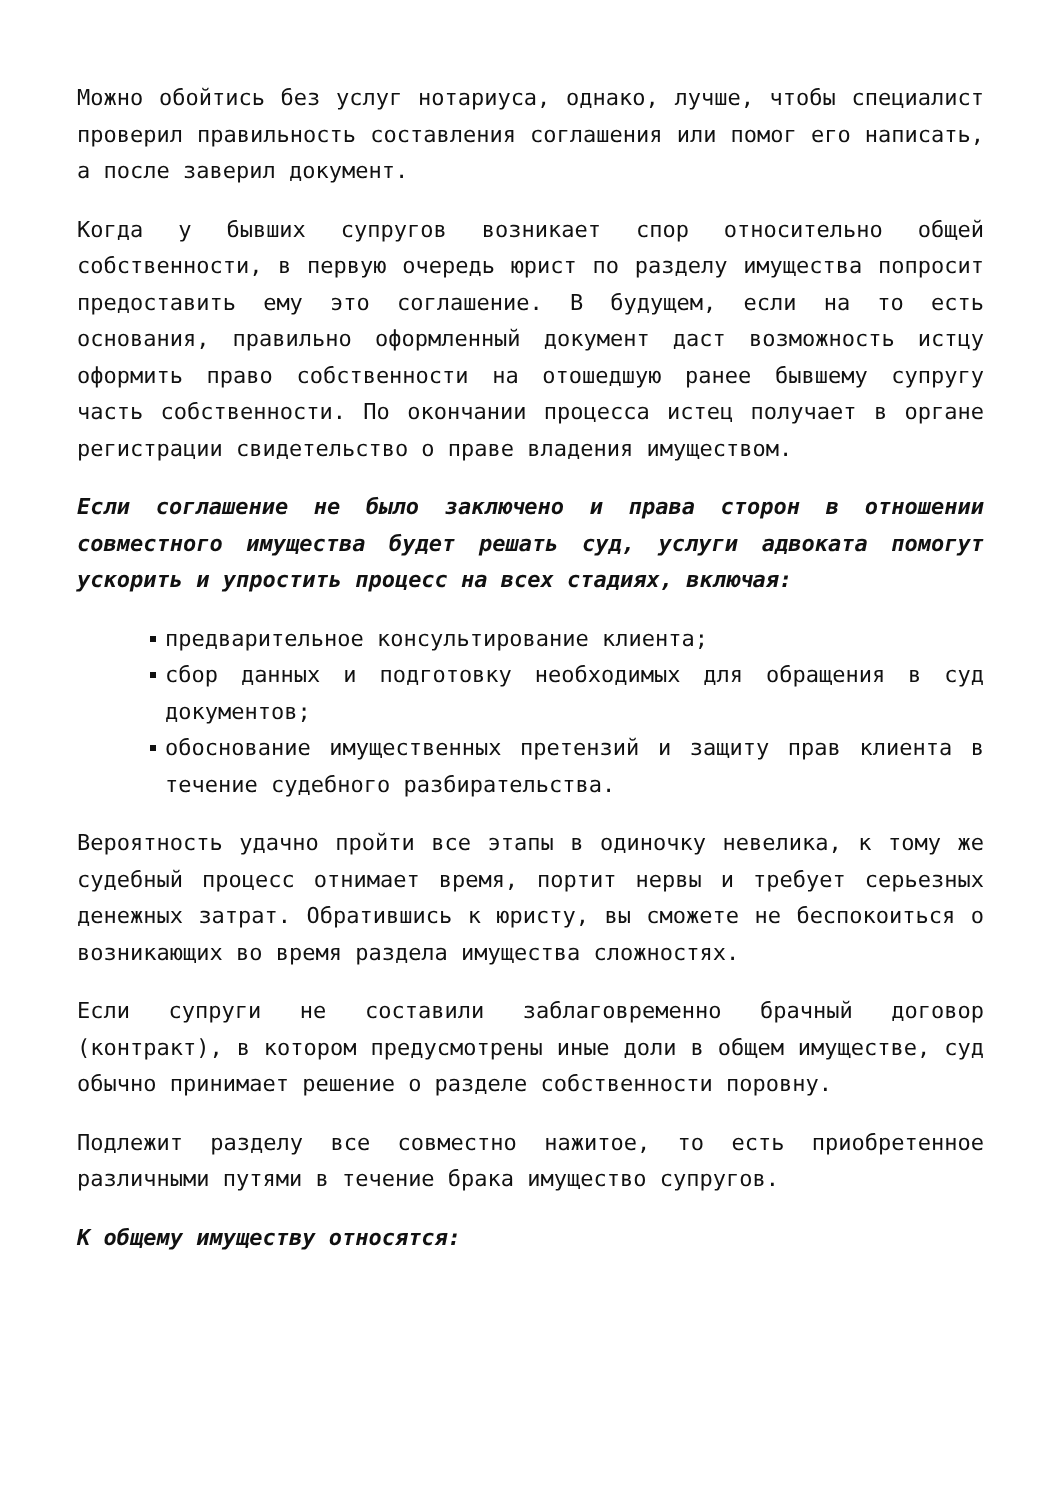Можно обойтись без услуг нотариуса, однако, лучше, чтобы специалист проверил правильность составления соглашения или помог его написать, а после заверил документ.
Когда у бывших супругов возникает спор относительно общей собственности, в первую очередь юрист по разделу имущества попросит предоставить ему это соглашение. В будущем, если на то есть основания, правильно оформленный документ даст возможность истцу оформить право собственности на отошедшую ранее бывшему супругу часть собственности. По окончании процесса истец получает в органе регистрации свидетельство о праве владения имуществом.
Если соглашение не было заключено и права сторон в отношении совместного имущества будет решать суд, услуги адвоката помогут ускорить и упростить процесс на всех стадиях, включая:
предварительное консультирование клиента;
сбор данных и подготовку необходимых для обращения в суд документов;
обоснование имущественных претензий и защиту прав клиента в течение судебного разбирательства.
Вероятность удачно пройти все этапы в одиночку невелика, к тому же судебный процесс отнимает время, портит нервы и требует серьезных денежных затрат. Обратившись к юристу, вы сможете не беспокоиться о возникающих во время раздела имущества сложностях.
Если супруги не составили заблаговременно брачный договор (контракт), в котором предусмотрены иные доли в общем имуществе, суд обычно принимает решение о разделе собственности поровну.
Подлежит разделу все совместно нажитое, то есть приобретенное различными путями в течение брака имущество супругов.
К общему имуществу относятся: